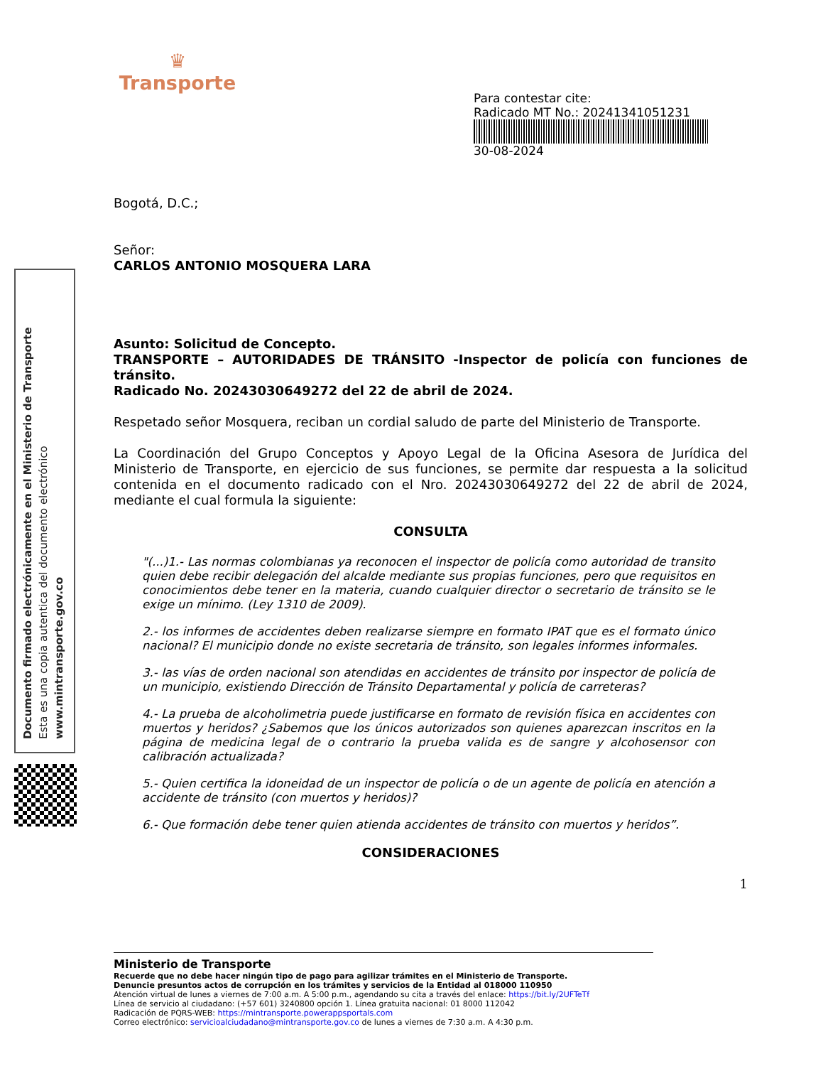♛
Transporte
Para contestar cite:
Radicado MT No.: 20241341051231
30-08-2024
Bogotá, D.C.;
Señor:
CARLOS ANTONIO MOSQUERA LARA
Asunto: Solicitud de Concepto.
TRANSPORTE – AUTORIDADES DE TRÁNSITO -Inspector de policía con funciones de tránsito.
Radicado No. 20243030649272 del 22 de abril de 2024.
Respetado señor Mosquera, reciban un cordial saludo de parte del Ministerio de Transporte.
La Coordinación del Grupo Conceptos y Apoyo Legal de la Oficina Asesora de Jurídica del Ministerio de Transporte, en ejercicio de sus funciones, se permite dar respuesta a la solicitud contenida en el documento radicado con el Nro. 20243030649272 del 22 de abril de 2024, mediante el cual formula la siguiente:
CONSULTA
"(...)1.- Las normas colombianas ya reconocen el inspector de policía como autoridad de transito quien debe recibir delegación del alcalde mediante sus propias funciones, pero que requisitos en conocimientos debe tener en la materia, cuando cualquier director o secretario de tránsito se le exige un mínimo. (Ley 1310 de 2009).
2.- los informes de accidentes deben realizarse siempre en formato IPAT que es el formato único nacional? El municipio donde no existe secretaria de tránsito, son legales informes informales.
3.- las vías de orden nacional son atendidas en accidentes de tránsito por inspector de policía de un municipio, existiendo Dirección de Tránsito Departamental y policía de carreteras?
4.- La prueba de alcoholimetria puede justificarse en formato de revisión física en accidentes con muertos y heridos? ¿Sabemos que los únicos autorizados son quienes aparezcan inscritos en la página de medicina legal de o contrario la prueba valida es de sangre y alcohosensor con calibración actualizada?
5.- Quien certifica la idoneidad de un inspector de policía o de un agente de policía en atención a accidente de tránsito (con muertos y heridos)?
6.- Que formación debe tener quien atienda accidentes de tránsito con muertos y heridos”.
CONSIDERACIONES
1
Ministerio de Transporte
Recuerde que no debe hacer ningún tipo de pago para agilizar trámites en el Ministerio de Transporte.
Denuncie presuntos actos de corrupción en los trámites y servicios de la Entidad al 018000 110950
Atención virtual de lunes a viernes de 7:00 a.m. A 5:00 p.m., agendando su cita a través del enlace: https://bit.ly/2UFTeTf
Línea de servicio al ciudadano: (+57 601) 3240800 opción 1. Línea gratuita nacional: 01 8000 112042
Radicación de PQRS-WEB: https://mintransporte.powerappsportals.com
Correo electrónico: servicioalciudadano@mintransporte.gov.co de lunes a viernes de 7:30 a.m. A 4:30 p.m.
Documento firmado electrónicamente en el Ministerio de Transporte
Esta es una copia autentica del documento electrónico
www.mintransporte.gov.co